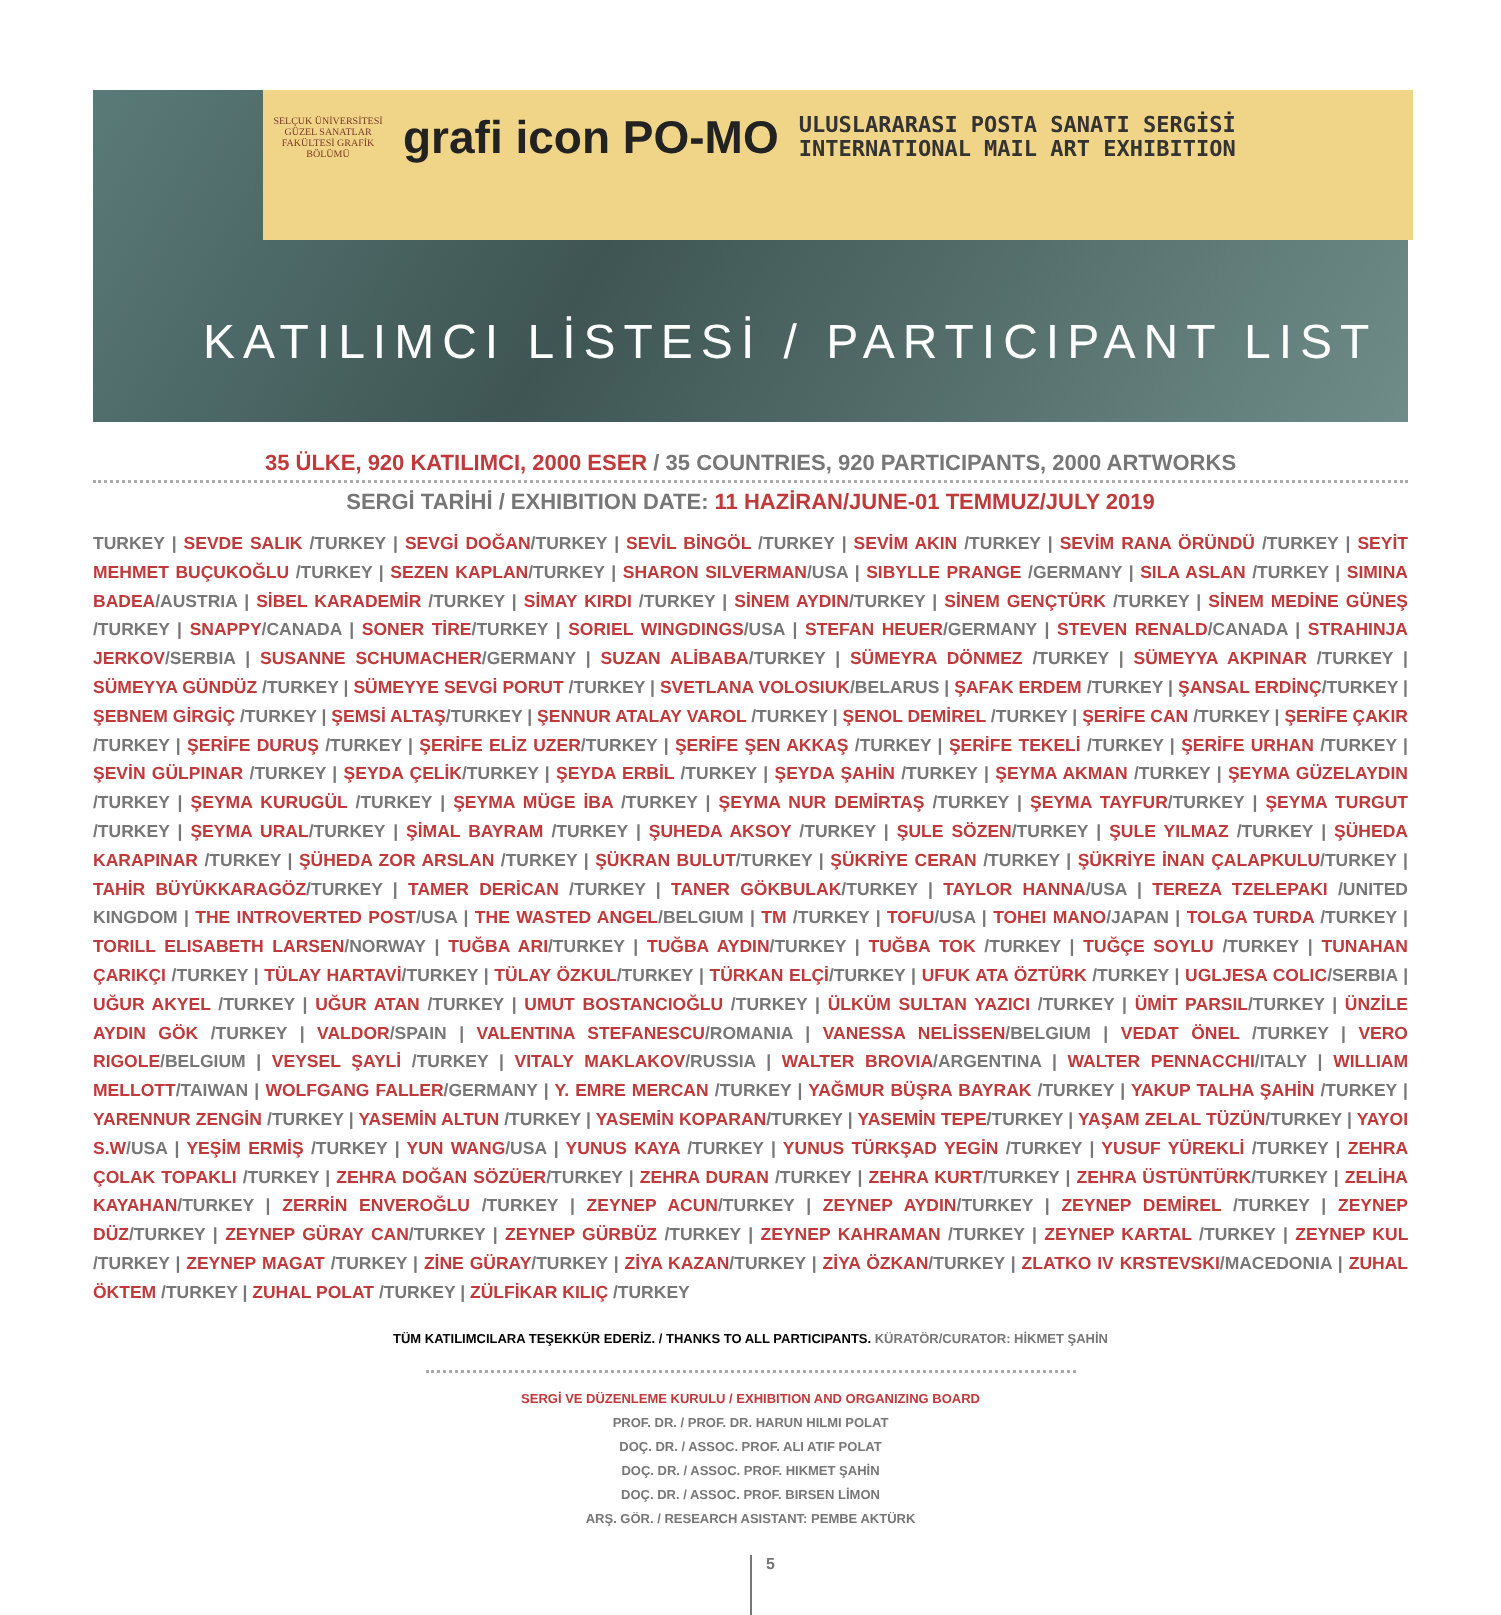SELÇUK ÜNİVERSİTESİ GÜZEL SANATLAR FAKÜLTESİ GRAFİK BÖLÜMÜ
grafi icon PO-MO
ULUSLARARASI POSTA SANATI SERGİSİ
INTERNATIONAL MAIL ART EXHIBITION
KATILIMCI LİSTESİ / PARTICIPANT LIST
35 ÜLKE, 920 KATILIMCI, 2000 ESER / 35 COUNTRIES, 920 PARTICIPANTS, 2000 ARTWORKS
SERGİ TARİHİ / EXHIBITION DATE: 11 HAZİRAN/JUNE-01 TEMMUZ/JULY 2019
TURKEY | SEVDE SALIK /TURKEY | SEVGİ DOĞAN/TURKEY | SEVİL BİNGÖL /TURKEY | SEVİM AKIN /TURKEY | SEVİM RANA ÖRÜNDÜ /TURKEY | SEYİT MEHMET BUÇUKOĞLU /TURKEY | SEZEN KAPLAN/TURKEY | SHARON SILVERMAN/USA | SIBYLLE PRANGE /GERMANY | SILA ASLAN /TURKEY | SIMINA BADEA/AUSTRIA | SİBEL KARADEMİR /TURKEY | SİMAY KIRDI /TURKEY | SİNEM AYDIN/TURKEY | SİNEM GENÇTÜRK /TURKEY | SİNEM MEDİNE GÜNEŞ /TURKEY | SNAPPY/CANADA | SONER TİRE/TURKEY | SORIEL WINGDINGS/USA | STEFAN HEUER/GERMANY | STEVEN RENALD/CANADA | STRAHINJA JERKOV/SERBIA | SUSANNE SCHUMACHER/GERMANY | SUZAN ALİBABA/TURKEY | SÜMEYRA DÖNMEZ /TURKEY | SÜMEYYA AKPINAR /TURKEY | SÜMEYYA GÜNDÜZ /TURKEY | SÜMEYYE SEVGİ PORUT /TURKEY | SVETLANA VOLOSIUK/BELARUS | ŞAFAK ERDEM /TURKEY | ŞANSAL ERDİNÇ/TURKEY | ŞEBNEM GİRGİÇ /TURKEY | ŞEMSİ ALTAŞ/TURKEY | ŞENNUR ATALAY VAROL /TURKEY | ŞENOL DEMİREL /TURKEY | ŞERİFE CAN /TURKEY | ŞERİFE ÇAKIR /TURKEY | ŞERİFE DURUŞ /TURKEY | ŞERİFE ELİZ UZER/TURKEY | ŞERİFE ŞEN AKKAŞ /TURKEY | ŞERİFE TEKELİ /TURKEY | ŞERİFE URHAN /TURKEY | ŞEVİN GÜLPINAR /TURKEY | ŞEYDA ÇELİK/TURKEY | ŞEYDA ERBİL /TURKEY | ŞEYDA ŞAHİN /TURKEY | ŞEYMA AKMAN /TURKEY | ŞEYMA GÜZELAYDIN /TURKEY | ŞEYMA KURUGÜL /TURKEY | ŞEYMA MÜGE İBA /TURKEY | ŞEYMA NUR DEMİRTAŞ /TURKEY | ŞEYMA TAYFUR/TURKEY | ŞEYMA TURGUT /TURKEY | ŞEYMA URAL/TURKEY | ŞİMAL BAYRAM /TURKEY | ŞUHEDA AKSOY /TURKEY | ŞULE SÖZEN/TURKEY | ŞULE YILMAZ /TURKEY | ŞÜHEDA KARAPINAR /TURKEY | ŞÜHEDA ZOR ARSLAN /TURKEY | ŞÜKRAN BULUT/TURKEY | ŞÜKRİYE CERAN /TURKEY | ŞÜKRİYE İNAN ÇALAPKULU/TURKEY | TAHİR BÜYÜKKARAGÖZ/TURKEY | TAMER DERİCAN /TURKEY | TANER GÖKBULAK/TURKEY | TAYLOR HANNA/USA | TEREZA TZELEPAKI /UNITED KINGDOM | THE INTROVERTED POST/USA | THE WASTED ANGEL/BELGIUM | TM /TURKEY | TOFU/USA | TOHEI MANO/JAPAN | TOLGA TURDA /TURKEY | TORILL ELISABETH LARSEN/NORWAY | TUĞBA ARI/TURKEY | TUĞBA AYDIN/TURKEY | TUĞBA TOK /TURKEY | TUĞÇE SOYLU /TURKEY | TUNAHAN ÇARIKÇI /TURKEY | TÜLAY HARTAVİ/TURKEY | TÜLAY ÖZKUL/TURKEY | TÜRKAN ELÇİ/TURKEY | UFUK ATA ÖZTÜRK /TURKEY | UGLJESA COLIC/SERBIA | UĞUR AKYEL /TURKEY | UĞUR ATAN /TURKEY | UMUT BOSTANCIOĞLU /TURKEY | ÜLKÜM SULTAN YAZICI /TURKEY | ÜMİT PARSIL/TURKEY | ÜNZİLE AYDIN GÖK /TURKEY | VALDOR/SPAIN | VALENTINA STEFANESCU/ROMANIA | VANESSA NELİSSEN/BELGIUM | VEDAT ÖNEL /TURKEY | VERO RIGOLE/BELGIUM | VEYSEL ŞAYLİ /TURKEY | VITALY MAKLAKOV/RUSSIA | WALTER BROVIA/ARGENTINA | WALTER PENNACCHI/ITALY | WILLIAM MELLOTT/TAIWAN | WOLFGANG FALLER/GERMANY | Y. EMRE MERCAN /TURKEY | YAĞMUR BÜŞRA BAYRAK /TURKEY | YAKUP TALHA ŞAHİN /TURKEY | YARENNUR ZENGİN /TURKEY | YASEMİN ALTUN /TURKEY | YASEMİN KOPARAN/TURKEY | YASEMİN TEPE/TURKEY | YAŞAM ZELAL TÜZÜN/TURKEY | YAYOI S.W/USA | YEŞİM ERMİŞ /TURKEY | YUN WANG/USA | YUNUS KAYA /TURKEY | YUNUS TÜRKŞAD YEGİN /TURKEY | YUSUF YÜREKLİ /TURKEY | ZEHRA ÇOLAK TOPAKLI /TURKEY | ZEHRA DOĞAN SÖZÜER/TURKEY | ZEHRA DURAN /TURKEY | ZEHRA KURT/TURKEY | ZEHRA ÜSTÜNTÜRK/TURKEY | ZELİHA KAYAHAN/TURKEY | ZERRİN ENVEROĞLU /TURKEY | ZEYNEP ACUN/TURKEY | ZEYNEP AYDIN/TURKEY | ZEYNEP DEMİREL /TURKEY | ZEYNEP DÜZ/TURKEY | ZEYNEP GÜRAY CAN/TURKEY | ZEYNEP GÜRBÜZ /TURKEY | ZEYNEP KAHRAMAN /TURKEY | ZEYNEP KARTAL /TURKEY | ZEYNEP KUL /TURKEY | ZEYNEP MAGAT /TURKEY | ZİNE GÜRAY/TURKEY | ZİYA KAZAN/TURKEY | ZİYA ÖZKAN/TURKEY | ZLATKO IV KRSTEVSKI/MACEDONIA | ZUHAL ÖKTEM /TURKEY | ZUHAL POLAT /TURKEY | ZÜLFİKAR KILIÇ /TURKEY
TÜM KATILIMCILARA TEŞEKKÜR EDERİZ. / THANKS TO ALL PARTICIPANTS. KÜRATÖR/CURATOR: HİKMET ŞAHİN
SERGİ VE DÜZENLEME KURULU / EXHIBITION AND ORGANIZING BOARD
PROF. DR. / PROF. DR. HARUN HILMI POLAT
DOÇ. DR. / ASSOC. PROF. ALI ATIF POLAT
DOÇ. DR. / ASSOC. PROF. HIKMET ŞAHİN
DOÇ. DR. / ASSOC. PROF. BIRSEN LİMON
ARŞ. GÖR. / RESEARCH ASISTANT: PEMBE AKTÜRK
5